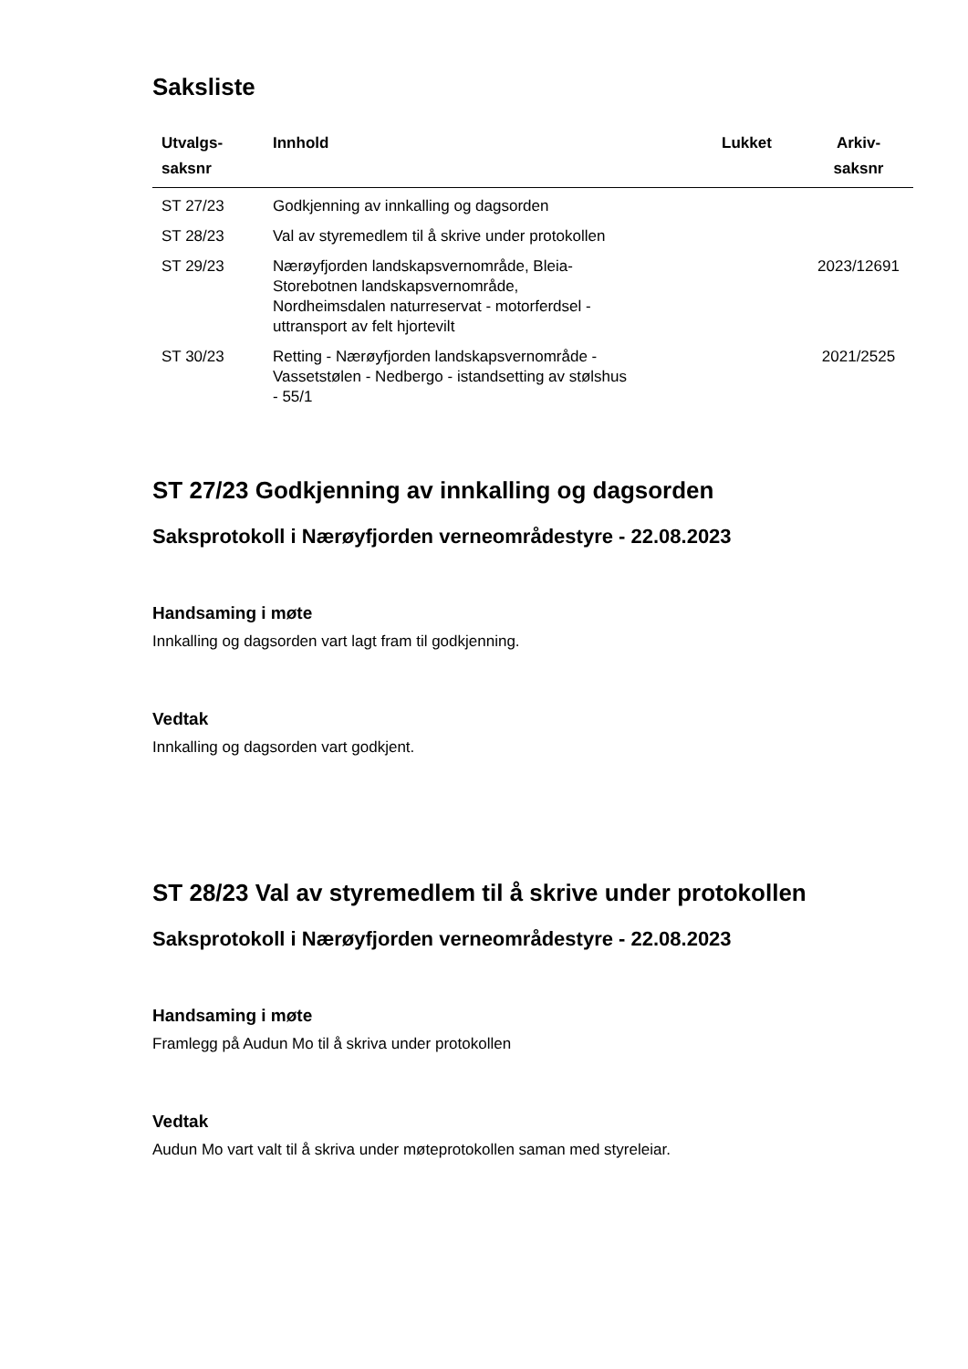Saksliste
| Utvalgs- saksnr | Innhold | Lukket | Arkiv- saksnr |
| --- | --- | --- | --- |
| ST 27/23 | Godkjenning av innkalling og dagsorden | | |
| ST 28/23 | Val av styremedlem til å skrive under protokollen | | |
| ST 29/23 | Nærøyfjorden landskapsvernområde, Bleia- Storebotnen landskapsvernområde, Nordheimsdalen naturreservat - motorferdsel - uttransport av felt hjortevilt | | 2023/12691 |
| ST 30/23 | Retting - Nærøyfjorden landskapsvernområde - Vassetstølen - Nedbergo - istandsetting av stølshus - 55/1 | | 2021/2525 |
ST 27/23 Godkjenning av innkalling og dagsorden
Saksprotokoll i Nærøyfjorden verneområdestyre - 22.08.2023
Handsaming i møte
Innkalling og dagsorden vart lagt fram til godkjenning.
Vedtak
Innkalling og dagsorden vart godkjent.
ST 28/23 Val av styremedlem til å skrive under protokollen
Saksprotokoll i Nærøyfjorden verneområdestyre - 22.08.2023
Handsaming i møte
Framlegg på Audun Mo til å skriva under protokollen
Vedtak
Audun Mo vart valt til å skriva under møteprotokollen saman med styreleiar.